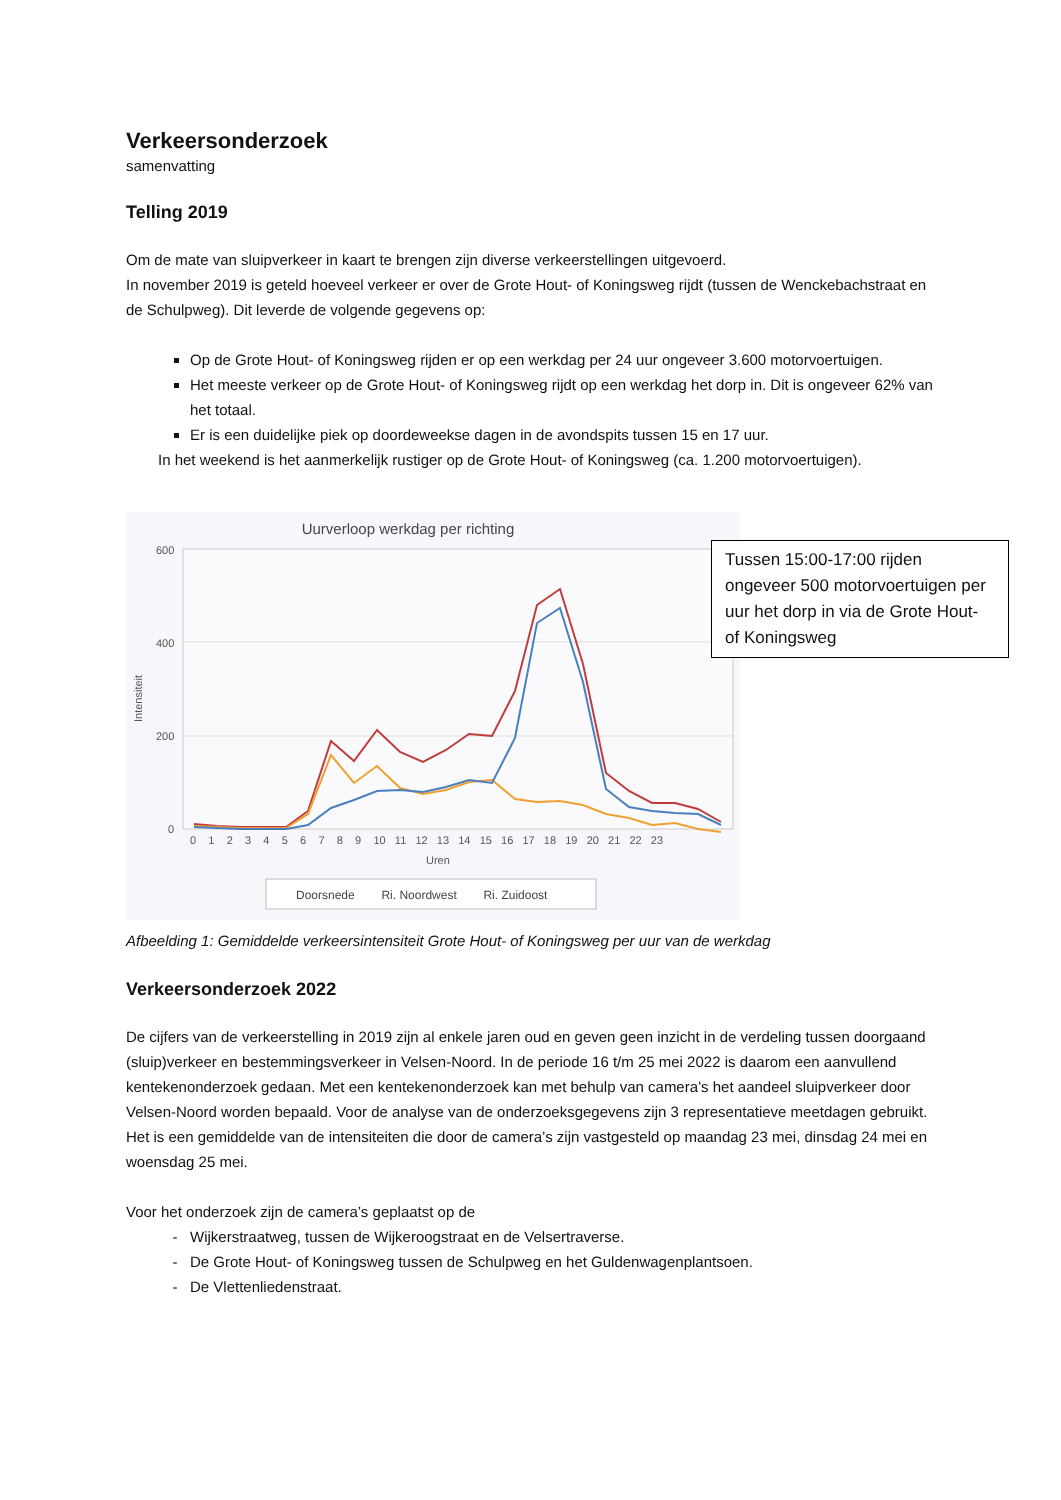Verkeersonderzoek
samenvatting
Telling 2019
Om de mate van sluipverkeer in kaart te brengen zijn diverse verkeerstellingen uitgevoerd.
In november 2019 is geteld hoeveel verkeer er over de Grote Hout- of Koningsweg rijdt (tussen de Wenckebachstraat en de Schulpweg). Dit leverde de volgende gegevens op:
Op de Grote Hout- of Koningsweg rijden er op een werkdag per 24 uur ongeveer 3.600 motorvoertuigen.
Het meeste verkeer op de Grote Hout- of Koningsweg rijdt op een werkdag het dorp in. Dit is ongeveer 62% van het totaal.
Er is een duidelijke piek op doordeweekse dagen in de avondspits tussen 15 en 17 uur.
In het weekend is het aanmerkelijk rustiger op de Grote Hout- of Koningsweg (ca. 1.200 motorvoertuigen).
Uurverloop werkdag per richting
600
400
200
0
Uren
Intensiteit
0 1 2 3 4 5 6 7 8 9 10 11 12 13 14 15 16 17 18 19 20 21 22 23
Doorsnede Ri. Noordwest Ri. Zuidoost
Afbeelding 1: Gemiddelde verkeersintensiteit Grote Hout- of Koningsweg per uur van de werkdag
Verkeersonderzoek 2022
De cijfers van de verkeerstelling in 2019 zijn al enkele jaren oud en geven geen inzicht in de verdeling tussen doorgaand (sluip)verkeer en bestemmingsverkeer in Velsen-Noord. In de periode 16 t/m 25 mei 2022 is daarom een aanvullend kentekenonderzoek gedaan. Met een kentekenonderzoek kan met behulp van camera’s het aandeel sluipverkeer door Velsen-Noord worden bepaald. Voor de analyse van de onderzoeksgegevens zijn 3 representatieve meetdagen gebruikt. Het is een gemiddelde van de intensiteiten die door de camera’s zijn vastgesteld op maandag 23 mei, dinsdag 24 mei en woensdag 25 mei.
Voor het onderzoek zijn de camera’s geplaatst op de
Wijkerstraatweg, tussen de Wijkeroogstraat en de Velsertraverse.
De Grote Hout- of Koningsweg tussen de Schulpweg en het Guldenwagenplantsoen.
De Vlettenliedenstraat.
Tussen 15:00-17:00 rijden ongeveer 500 motorvoertuigen per uur het dorp in via de Grote Hout- of Koningsweg